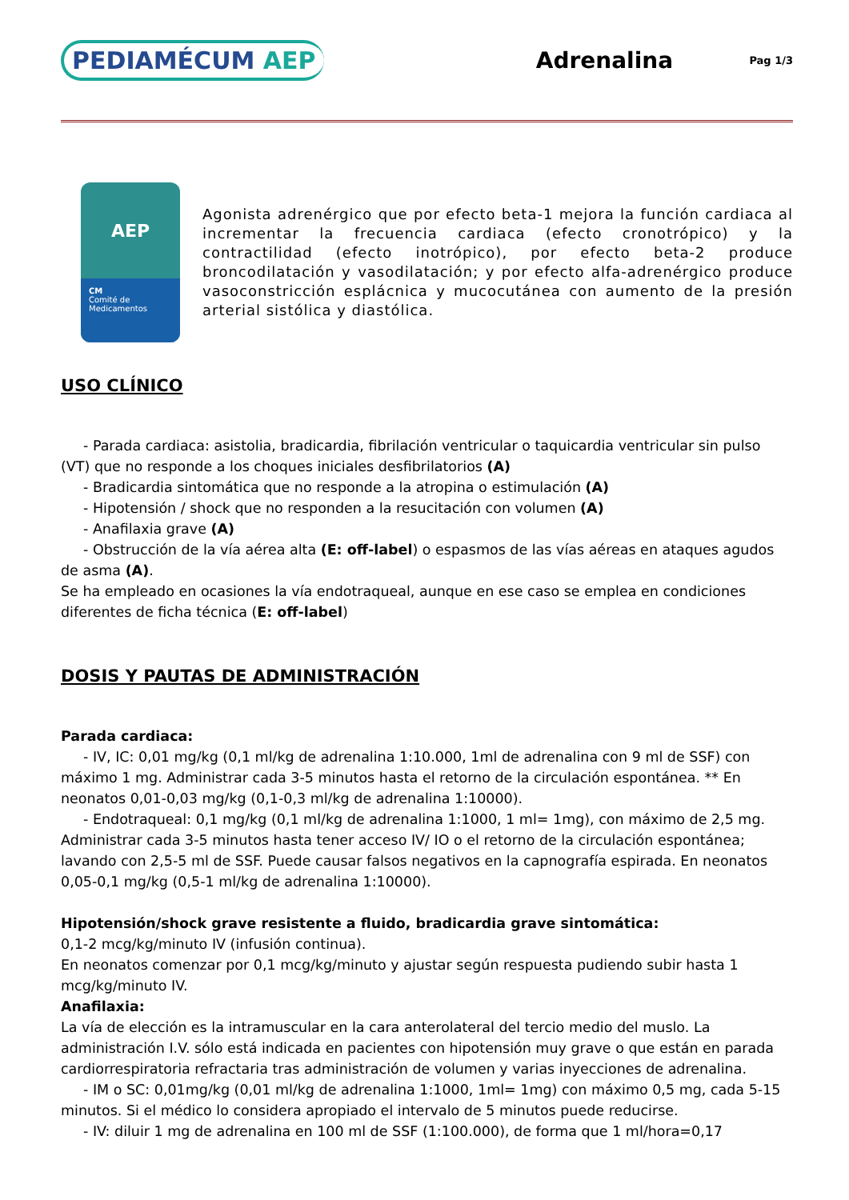PEDIAMÉCUM AEP
Adrenalina
Pag 1/3
AEP
CM
Comité de
Medicamentos
Agonista adrenérgico que por efecto beta-1 mejora la función cardiaca al incrementar la frecuencia cardiaca (efecto cronotrópico) y la contractilidad (efecto inotrópico), por efecto beta-2 produce broncodilatación y vasodilatación; y por efecto alfa-adrenérgico produce vasoconstricción esplácnica y mucocutánea con aumento de la presión arterial sistólica y diastólica.
USO CLÍNICO
- Parada cardiaca: asistolia, bradicardia, fibrilación ventricular o taquicardia ventricular sin pulso (VT) que no responde a los choques iniciales desfibrilatorios (A)
- Bradicardia sintomática que no responde a la atropina o estimulación (A)
- Hipotensión / shock que no responden a la resucitación con volumen (A)
- Anafilaxia grave (A)
- Obstrucción de la vía aérea alta (E: off-label) o espasmos de las vías aéreas en ataques agudos de asma (A).
Se ha empleado en ocasiones la vía endotraqueal, aunque en ese caso se emplea en condiciones diferentes de ficha técnica (E: off-label)
DOSIS Y PAUTAS DE ADMINISTRACIÓN
Parada cardiaca:
- IV, IC: 0,01 mg/kg (0,1 ml/kg de adrenalina 1:10.000, 1ml de adrenalina con 9 ml de SSF) con máximo 1 mg. Administrar cada 3-5 minutos hasta el retorno de la circulación espontánea. ** En neonatos 0,01-0,03 mg/kg (0,1-0,3 ml/kg de adrenalina 1:10000).
- Endotraqueal: 0,1 mg/kg (0,1 ml/kg de adrenalina 1:1000, 1 ml= 1mg), con máximo de 2,5 mg. Administrar cada 3-5 minutos hasta tener acceso IV/ IO o el retorno de la circulación espontánea; lavando con 2,5-5 ml de SSF. Puede causar falsos negativos en la capnografía espirada. En neonatos 0,05-0,1 mg/kg (0,5-1 ml/kg de adrenalina 1:10000).
Hipotensión/shock grave resistente a fluido, bradicardia grave sintomática:
0,1-2 mcg/kg/minuto IV (infusión continua).
En neonatos comenzar por 0,1 mcg/kg/minuto y ajustar según respuesta pudiendo subir hasta 1 mcg/kg/minuto IV.
Anafilaxia:
La vía de elección es la intramuscular en la cara anterolateral del tercio medio del muslo. La administración I.V. sólo está indicada en pacientes con hipotensión muy grave o que están en parada cardiorrespiratoria refractaria tras administración de volumen y varias inyecciones de adrenalina.
- IM o SC: 0,01mg/kg (0,01 ml/kg de adrenalina 1:1000, 1ml= 1mg) con máximo 0,5 mg, cada 5-15 minutos. Si el médico lo considera apropiado el intervalo de 5 minutos puede reducirse.
- IV: diluir 1 mg de adrenalina en 100 ml de SSF (1:100.000), de forma que 1 ml/hora=0,17